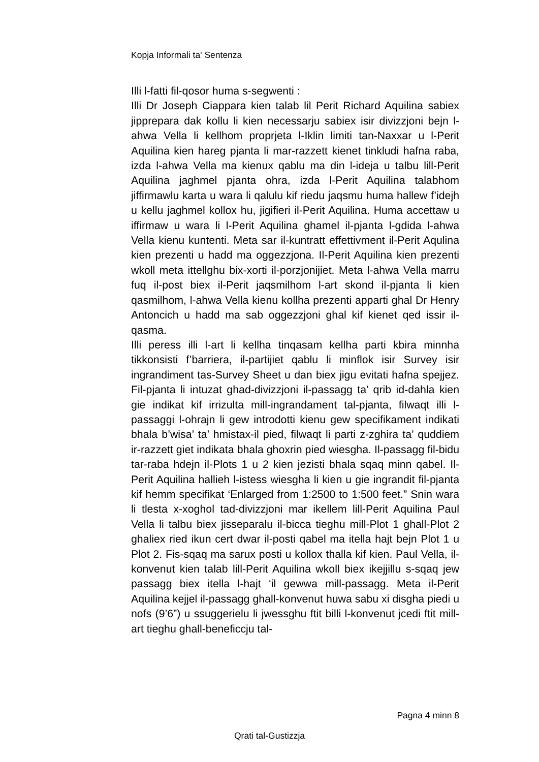Kopja Informali ta' Sentenza
Illi l-fatti fil-qosor huma s-segwenti :
Illi Dr Joseph Ciappara kien talab lil Perit Richard Aquilina sabiex jipprepara dak kollu li kien necessarju sabiex isir divizzjoni bejn l-ahwa Vella li kellhom proprjeta l-Iklin limiti tan-Naxxar u l-Perit Aquilina kien hareg pjanta li mar-razzett kienet tinkludi hafna raba, izda l-ahwa Vella ma kienux qablu ma din l-ideja u talbu lill-Perit Aquilina jaghmel pjanta ohra, izda l-Perit Aquilina talabhom jiffirmawlu karta u wara li qalulu kif riedu jaqsmu huma hallew f’idejh u kellu jaghmel kollox hu, jigifieri il-Perit Aquilina. Huma accettaw u iffirmaw u wara li l-Perit Aquilina ghamel il-pjanta l-gdida l-ahwa Vella kienu kuntenti. Meta sar il-kuntratt effettivment il-Perit Aqulina kien prezenti u hadd ma oggezzjona. Il-Perit Aquilina kien prezenti wkoll meta ittellghu bix-xorti il-porzjonijiet. Meta l-ahwa Vella marru fuq il-post biex il-Perit jaqsmilhom l-art skond il-pjanta li kien qasmilhom, l-ahwa Vella kienu kollha prezenti apparti ghal Dr Henry Antoncich u hadd ma sab oggezzjoni ghal kif kienet qed issir il-qasma.
Illi peress illi l-art li kellha tinqasam kellha parti kbira minnha tikkonsisti f’barriera, il-partijiet qablu li minflok isir Survey isir ingrandiment tas-Survey Sheet u dan biex jigu evitati hafna spejjez. Fil-pjanta li intuzat ghad-divizzjoni il-passagg ta’ qrib id-dahla kien gie indikat kif irrizulta mill-ingrandament tal-pjanta, filwaqt illi l-passaggi l-ohrajn li gew introdotti kienu gew specifikament indikati bhala b’wisa’ ta’ hmistax-il pied, filwaqt li parti z-zghira ta’ quddiem ir-razzett giet indikata bhala ghoxrin pied wiesgha. Il-passagg fil-bidu tar-raba hdejn il-Plots 1 u 2 kien jezisti bhala sqaq minn qabel. Il-Perit Aquilina hallieh l-istess wiesgha li kien u gie ingrandit fil-pjanta kif hemm specifikat ‘Enlarged from 1:2500 to 1:500 feet.” Snin wara li tlesta x-xoghol tad-divizzjoni mar ikellem lill-Perit Aquilina Paul Vella li talbu biex jisseparalu il-bicca tieghu mill-Plot 1 ghall-Plot 2 ghaliex ried ikun cert dwar il-posti qabel ma itella hajt bejn Plot 1 u Plot 2. Fis-sqaq ma sarux posti u kollox thalla kif kien. Paul Vella, il-konvenut kien talab lill-Perit Aquilina wkoll biex ikejjillu s-sqaq jew passagg biex itella l-hajt ‘il gewwa mill-passagg. Meta il-Perit Aquilina kejjel il-passagg ghall-konvenut huwa sabu xi disgha piedi u nofs (9’6”) u ssuggerielu li jwessghu ftit billi l-konvenut jcedi ftit mill-art tieghu ghall-beneficcju tal-
Pagna 4 minn 8
Qrati tal-Gustizzja